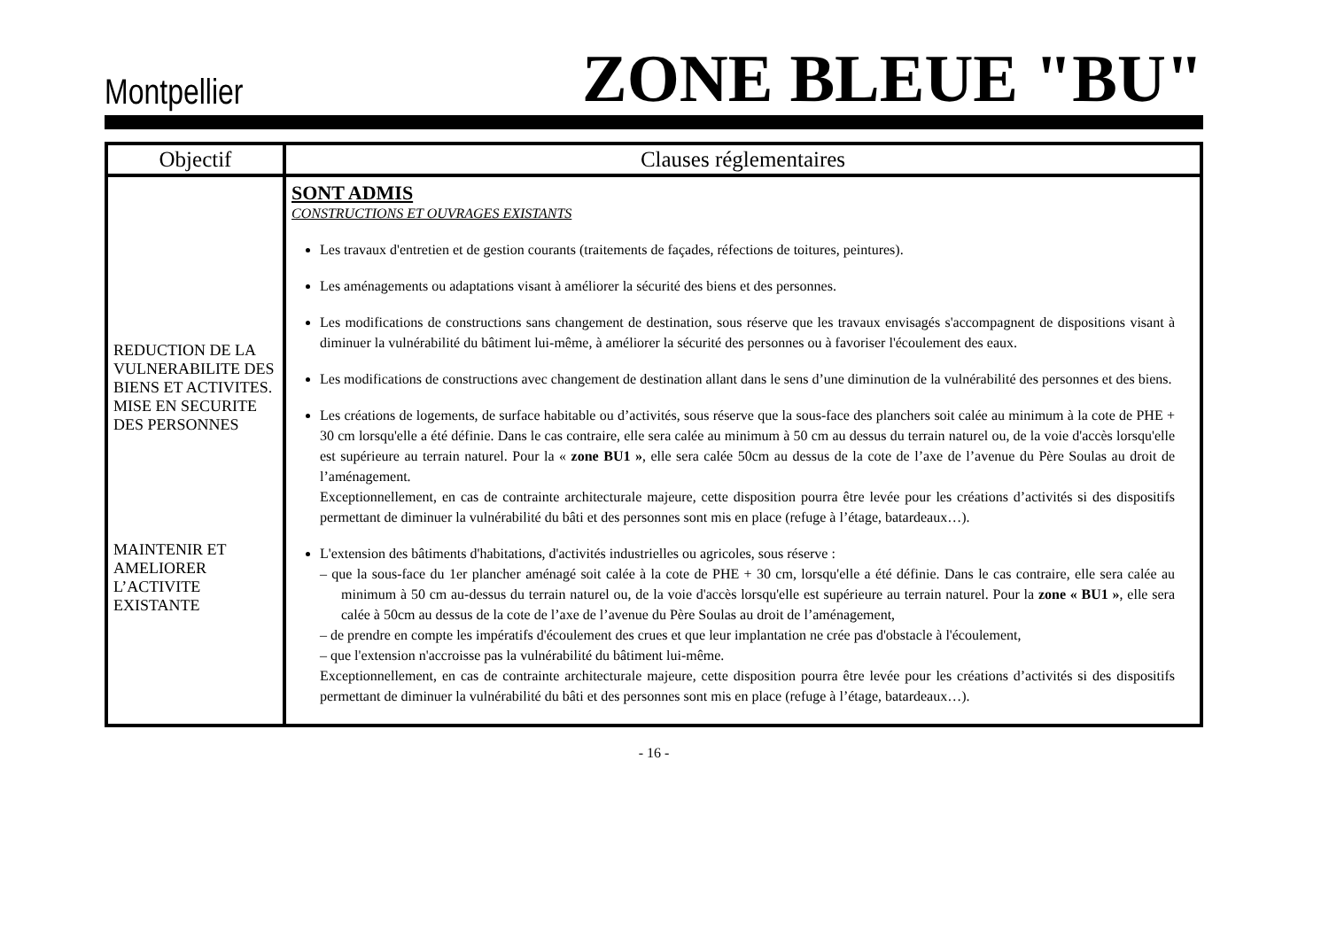Montpellier ZONE BLEUE "BU"
| Objectif | Clauses réglementaires |
| --- | --- |
| REDUCTION DE LA VULNERABILITE DES BIENS ET ACTIVITES. MISE EN SECURITE DES PERSONNES MAINTENIR ET AMELIORER L’ACTIVITE EXISTANTE | SONT ADMIS CONSTRUCTIONS ET OUVRAGES EXISTANTS Les travaux d'entretien et de gestion courants (traitements de façades, réfections de toitures, peintures). Les aménagements ou adaptations visant à améliorer la sécurité des biens et des personnes. Les modifications de constructions sans changement de destination, sous réserve que les travaux envisagés s'accompagnent de dispositions visant à diminuer la vulnérabilité du bâtiment lui-même, à améliorer la sécurité des personnes ou à favoriser l'écoulement des eaux. Les modifications de constructions avec changement de destination allant dans le sens d’une diminution de la vulnérabilité des personnes et des biens. Les créations de logements, de surface habitable ou d’activités, sous réserve que la sous-face des planchers soit calée au minimum à la cote de PHE + 30 cm lorsqu'elle a été définie. Dans le cas contraire, elle sera calée au minimum à 50 cm au dessus du terrain naturel ou, de la voie d'accès lorsqu'elle est supérieure au terrain naturel. Pour la « zone BU1 » , elle sera calée 50cm au dessus de la cote de l’axe de l’avenue du Père Soulas au droit de l’aménagement. Exceptionnellement, en cas de contrainte architecturale majeure, cette disposition pourra être levée pour les créations d’activités si des dispositifs permettant de diminuer la vulnérabilité du bâti et des personnes sont mis en place (refuge à l’étage, batardeaux…). L'extension des bâtiments d'habitations, d'activités industrielles ou agricoles, sous réserve : – que la sous-face du 1er plancher aménagé soit calée à la cote de PHE + 30 cm, lorsqu'elle a été définie. Dans le cas contraire, elle sera calée au minimum à 50 cm au-dessus du terrain naturel ou, de la voie d'accès lorsqu'elle est supérieure au terrain naturel. Pour la zone « BU1 » , elle sera calée à 50cm au dessus de la cote de l’axe de l’avenue du Père Soulas au droit de l’aménagement, – de prendre en compte les impératifs d'écoulement des crues et que leur implantation ne crée pas d'obstacle à l'écoulement, – que l'extension n'accroisse pas la vulnérabilité du bâtiment lui-même. Exceptionnellement, en cas de contrainte architecturale majeure, cette disposition pourra être levée pour les créations d’activités si des dispositifs permettant de diminuer la vulnérabilité du bâti et des personnes sont mis en place (refuge à l’étage, batardeaux…). |
- 16 -